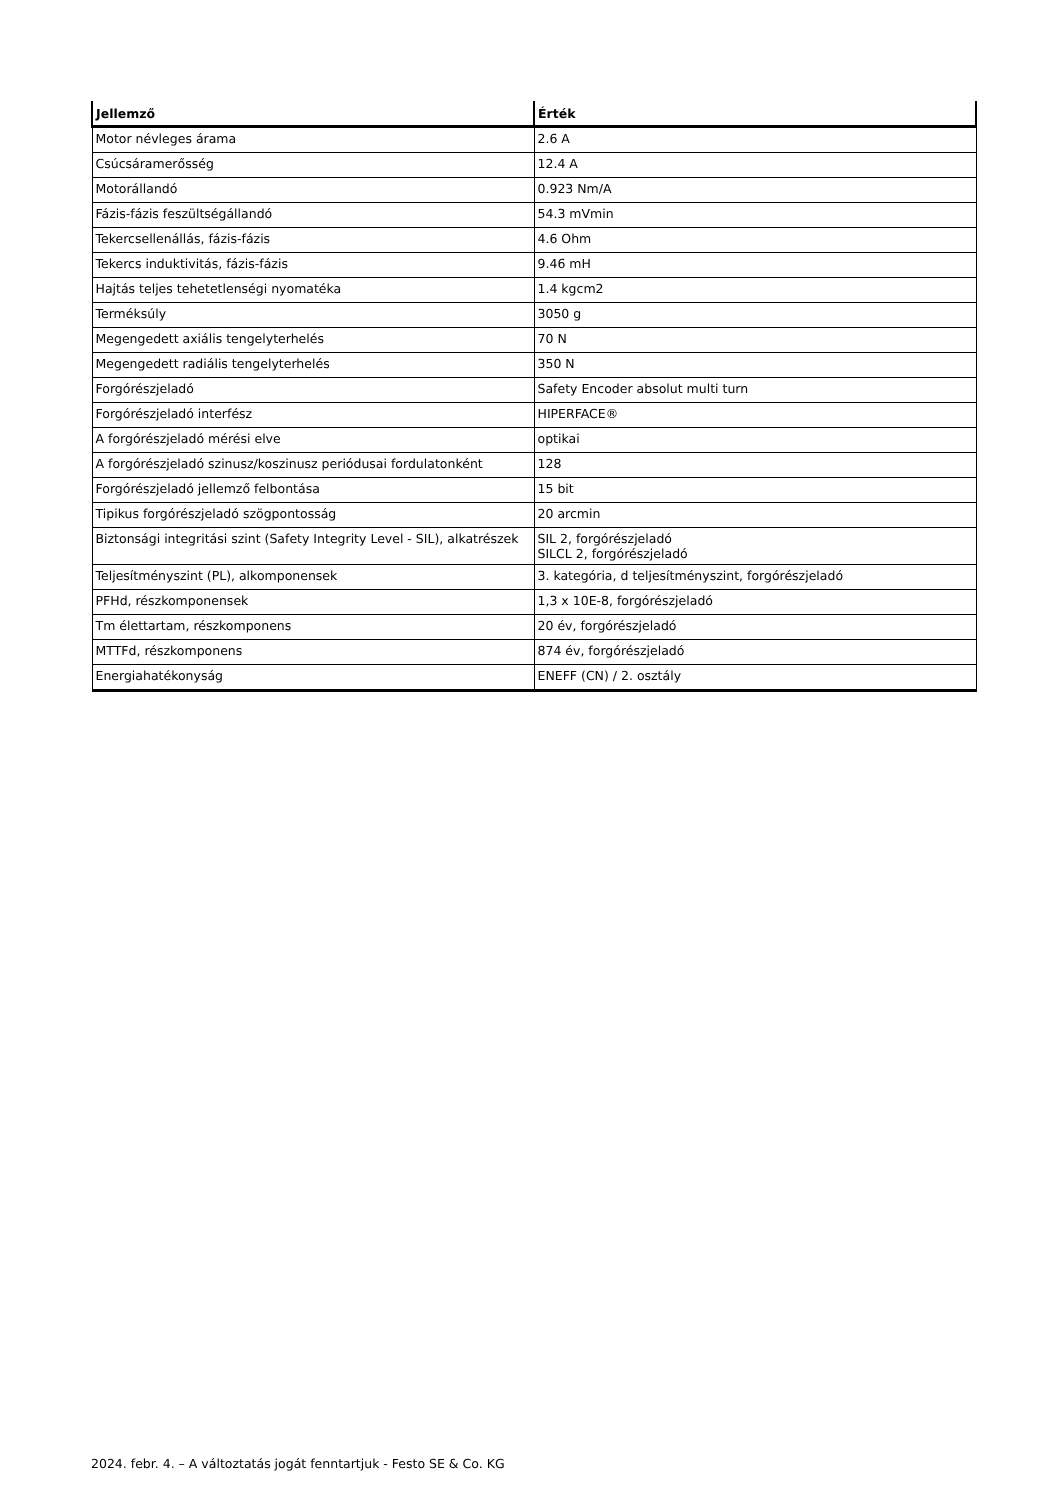| Jellemző | Érték |
| --- | --- |
| Motor névleges árama | 2.6 A |
| Csúcsáramerősség | 12.4 A |
| Motorállandó | 0.923 Nm/A |
| Fázis-fázis feszültségállandó | 54.3 mVmin |
| Tekercsellenállás, fázis-fázis | 4.6 Ohm |
| Tekercs induktivitás, fázis-fázis | 9.46 mH |
| Hajtás teljes tehetetlenségi nyomatéka | 1.4 kgcm2 |
| Terméksúly | 3050 g |
| Megengedett axiális tengelyterhelés | 70 N |
| Megengedett radiális tengelyterhelés | 350 N |
| Forgórészjeladó | Safety Encoder absolut multi turn |
| Forgórészjeladó interfész | HIPERFACE® |
| A forgórészjeladó mérési elve | optikai |
| A forgórészjeladó szinusz/koszinusz periódusai fordulatonként | 128 |
| Forgórészjeladó jellemző felbontása | 15 bit |
| Tipikus forgórészjeladó szögpontosság | 20 arcmin |
| Biztonsági integritási szint (Safety Integrity Level - SIL), alkatrészek | SIL 2, forgórészjeladó SILCL 2, forgórészjeladó |
| Teljesítményszint (PL), alkomponensek | 3. kategória, d teljesítményszint, forgórészjeladó |
| PFHd, részkomponensek | 1,3 x 10E-8, forgórészjeladó |
| Tm élettartam, részkomponens | 20 év, forgórészjeladó |
| MTTFd, részkomponens | 874 év, forgórészjeladó |
| Energiahatékonyság | ENEFF (CN) / 2. osztály |
2024. febr. 4. – A változtatás jogát fenntartjuk - Festo SE & Co. KG